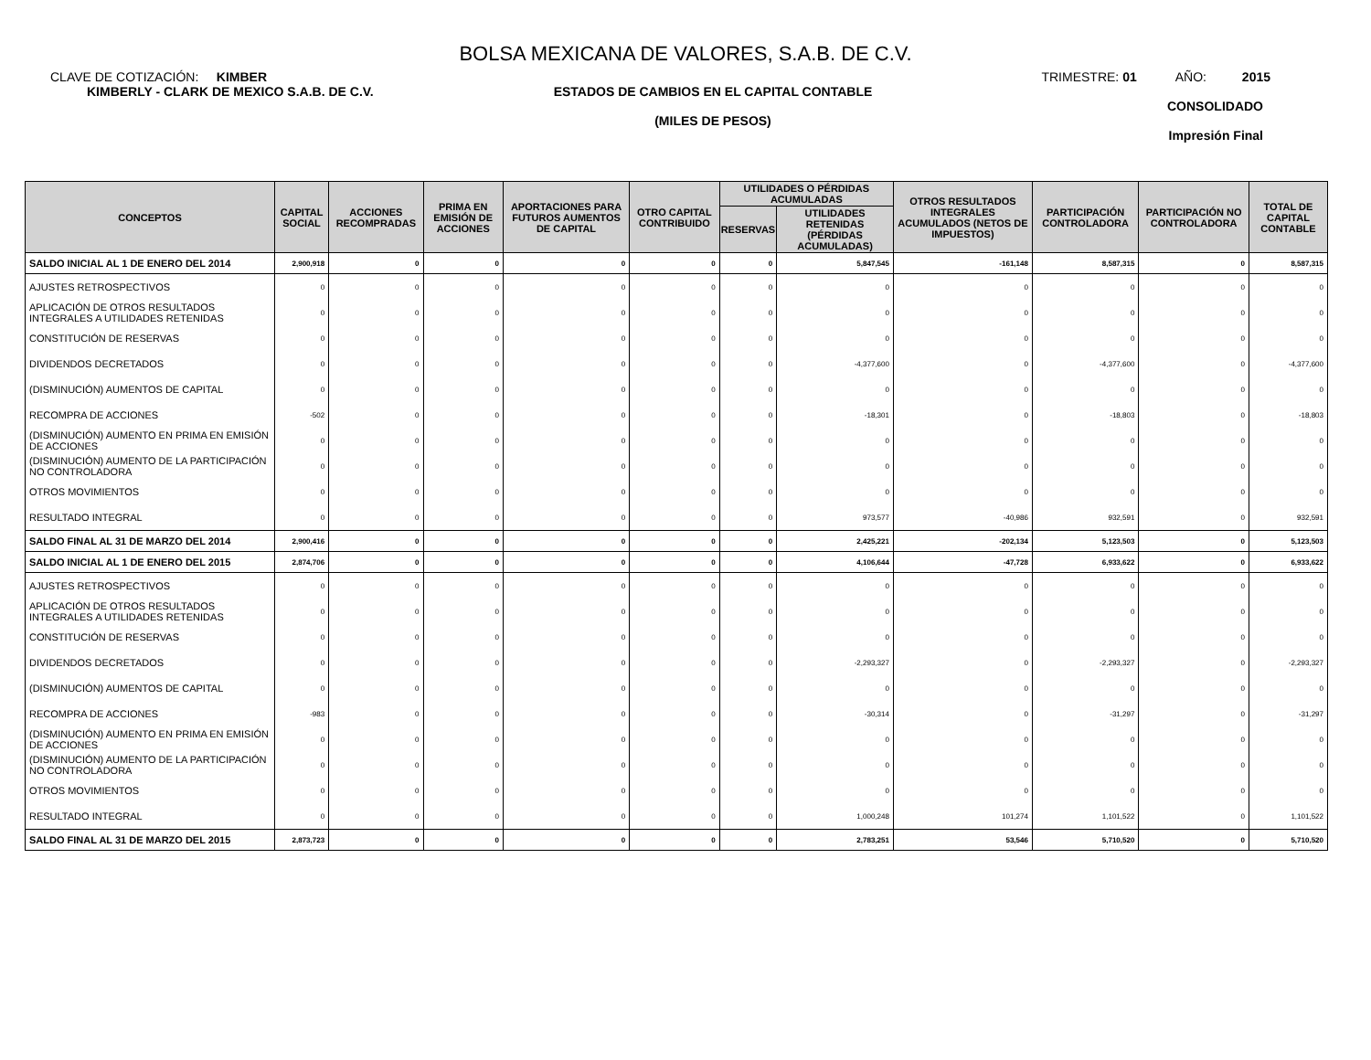BOLSA MEXICANA DE VALORES, S.A.B. DE C.V.
CLAVE DE COTIZACIÓN: KIMBER TRIMESTRE: 01 AÑO: 2015
KIMBERLY - CLARK DE MEXICO S.A.B. DE C.V.
ESTADOS DE CAMBIOS EN EL CAPITAL CONTABLE
(MILES DE PESOS)
CONSOLIDADO
Impresión Final
| CONCEPTOS | CAPITAL SOCIAL | ACCIONES RECOMPRADAS | PRIMA EN EMISIÓN DE ACCIONES | APORTACIONES PARA FUTUROS AUMENTOS DE CAPITAL | OTRO CAPITAL CONTRIBUIDO | UTILIDADES O PÉRDIDAS ACUMULADAS | | OTROS RESULTADOS INTEGRALES ACUMULADOS (NETOS DE IMPUESTOS) | PARTICIPACIÓN CONTROLADORA | PARTICIPACIÓN NO CONTROLADORA | TOTAL DE CAPITAL CONTABLE |
| --- | --- | --- | --- | --- | --- | --- | --- | --- | --- | --- | --- |
| | | | | | | RESERVAS | UTILIDADES RETENIDAS (PÉRDIDAS ACUMULADAS) | | | | |
| SALDO INICIAL AL 1 DE ENERO DEL 2014 | 2,900,918 | 0 | 0 | 0 | 0 | 0 | 5,847,545 | -161,148 | 8,587,315 | 0 | 8,587,315 |
| AJUSTES RETROSPECTIVOS | 0 | 0 | 0 | 0 | 0 | 0 | 0 | 0 | 0 | 0 | 0 |
| APLICACIÓN DE OTROS RESULTADOS INTEGRALES A UTILIDADES RETENIDAS | 0 | 0 | 0 | 0 | 0 | 0 | 0 | 0 | 0 | 0 | 0 |
| CONSTITUCIÓN DE RESERVAS | 0 | 0 | 0 | 0 | 0 | 0 | 0 | 0 | 0 | 0 | 0 |
| DIVIDENDOS DECRETADOS | 0 | 0 | 0 | 0 | 0 | 0 | -4,377,600 | 0 | -4,377,600 | 0 | -4,377,600 |
| (DISMINUCIÓN) AUMENTOS DE CAPITAL | 0 | 0 | 0 | 0 | 0 | 0 | 0 | 0 | 0 | 0 | 0 |
| RECOMPRA DE ACCIONES | -502 | 0 | 0 | 0 | 0 | 0 | -18,301 | 0 | -18,803 | 0 | -18,803 |
| (DISMINUCIÓN) AUMENTO EN PRIMA EN EMISIÓN DE ACCIONES | 0 | 0 | 0 | 0 | 0 | 0 | 0 | 0 | 0 | 0 | 0 |
| (DISMINUCIÓN) AUMENTO DE LA PARTICIPACIÓN NO CONTROLADORA | 0 | 0 | 0 | 0 | 0 | 0 | 0 | 0 | 0 | 0 | 0 |
| OTROS MOVIMIENTOS | 0 | 0 | 0 | 0 | 0 | 0 | 0 | 0 | 0 | 0 | 0 |
| RESULTADO INTEGRAL | 0 | 0 | 0 | 0 | 0 | 0 | 973,577 | -40,986 | 932,591 | 0 | 932,591 |
| SALDO FINAL AL 31 DE MARZO DEL 2014 | 2,900,416 | 0 | 0 | 0 | 0 | 0 | 2,425,221 | -202,134 | 5,123,503 | 0 | 5,123,503 |
| SALDO INICIAL AL 1 DE ENERO DEL 2015 | 2,874,706 | 0 | 0 | 0 | 0 | 0 | 4,106,644 | -47,728 | 6,933,622 | 0 | 6,933,622 |
| AJUSTES RETROSPECTIVOS | 0 | 0 | 0 | 0 | 0 | 0 | 0 | 0 | 0 | 0 | 0 |
| APLICACIÓN DE OTROS RESULTADOS INTEGRALES A UTILIDADES RETENIDAS | 0 | 0 | 0 | 0 | 0 | 0 | 0 | 0 | 0 | 0 | 0 |
| CONSTITUCIÓN DE RESERVAS | 0 | 0 | 0 | 0 | 0 | 0 | 0 | 0 | 0 | 0 | 0 |
| DIVIDENDOS DECRETADOS | 0 | 0 | 0 | 0 | 0 | 0 | -2,293,327 | 0 | -2,293,327 | 0 | -2,293,327 |
| (DISMINUCIÓN) AUMENTOS DE CAPITAL | 0 | 0 | 0 | 0 | 0 | 0 | 0 | 0 | 0 | 0 | 0 |
| RECOMPRA DE ACCIONES | -983 | 0 | 0 | 0 | 0 | 0 | -30,314 | 0 | -31,297 | 0 | -31,297 |
| (DISMINUCIÓN) AUMENTO EN PRIMA EN EMISIÓN DE ACCIONES | 0 | 0 | 0 | 0 | 0 | 0 | 0 | 0 | 0 | 0 | 0 |
| (DISMINUCIÓN) AUMENTO DE LA PARTICIPACIÓN NO CONTROLADORA | 0 | 0 | 0 | 0 | 0 | 0 | 0 | 0 | 0 | 0 | 0 |
| OTROS MOVIMIENTOS | 0 | 0 | 0 | 0 | 0 | 0 | 0 | 0 | 0 | 0 | 0 |
| RESULTADO INTEGRAL | 0 | 0 | 0 | 0 | 0 | 0 | 1,000,248 | 101,274 | 1,101,522 | 0 | 1,101,522 |
| SALDO FINAL AL 31 DE MARZO DEL 2015 | 2,873,723 | 0 | 0 | 0 | 0 | 0 | 2,783,251 | 53,546 | 5,710,520 | 0 | 5,710,520 |